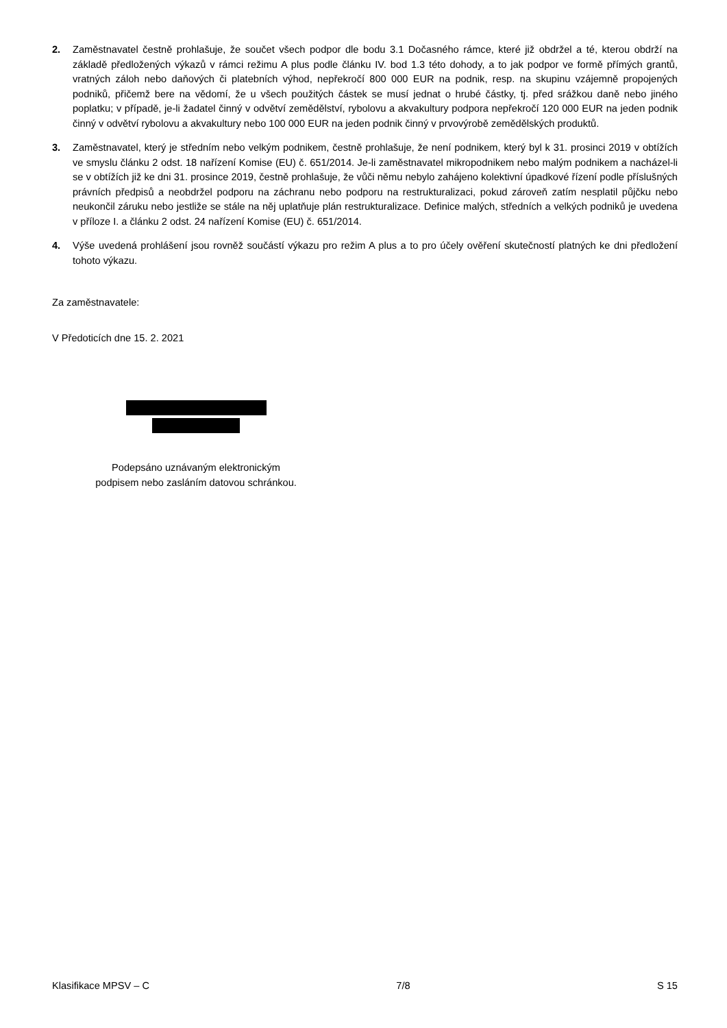2. Zaměstnavatel čestně prohlašuje, že součet všech podpor dle bodu 3.1 Dočasného rámce, které již obdržel a té, kterou obdrží na základě předložených výkazů v rámci režimu A plus podle článku IV. bod 1.3 této dohody, a to jak podpor ve formě přímých grantů, vratných záloh nebo daňových či platebních výhod, nepřekročí 800 000 EUR na podnik, resp. na skupinu vzájemně propojených podniků, přičemž bere na vědomí, že u všech použitých částek se musí jednat o hrubé částky, tj. před srážkou daně nebo jiného poplatku; v případě, je-li žadatel činný v odvětví zemědělství, rybolovu a akvakultury podpora nepřekročí 120 000 EUR na jeden podnik činný v odvětví rybolovu a akvakultury nebo 100 000 EUR na jeden podnik činný v prvovýrobě zemědělských produktů.
3. Zaměstnavatel, který je středním nebo velkým podnikem, čestně prohlašuje, že není podnikem, který byl k 31. prosinci 2019 v obtížích ve smyslu článku 2 odst. 18 nařízení Komise (EU) č. 651/2014. Je-li zaměstnavatel mikropodnikem nebo malým podnikem a nacházel-li se v obtížích již ke dni 31. prosince 2019, čestně prohlašuje, že vůči němu nebylo zahájeno kolektivní úpadkové řízení podle příslušných právních předpisů a neobdržel podporu na záchranu nebo podporu na restrukturalizaci, pokud zároveň zatím nesplatil půjčku nebo neukončil záruku nebo jestliže se stále na něj uplatňuje plán restrukturalizace. Definice malých, středních a velkých podniků je uvedena v příloze I. a článku 2 odst. 24 nařízení Komise (EU) č. 651/2014.
4. Výše uvedená prohlášení jsou rovněž součástí výkazu pro režim A plus a to pro účely ověření skutečností platných ke dni předložení tohoto výkazu.
Za zaměstnavatele:
V Předoticích dne 15. 2. 2021
Podepsáno uznávaným elektronickým
podpisem nebo zasláním datovou schránkou.
Klasifikace MPSV – C 7/8 S 15